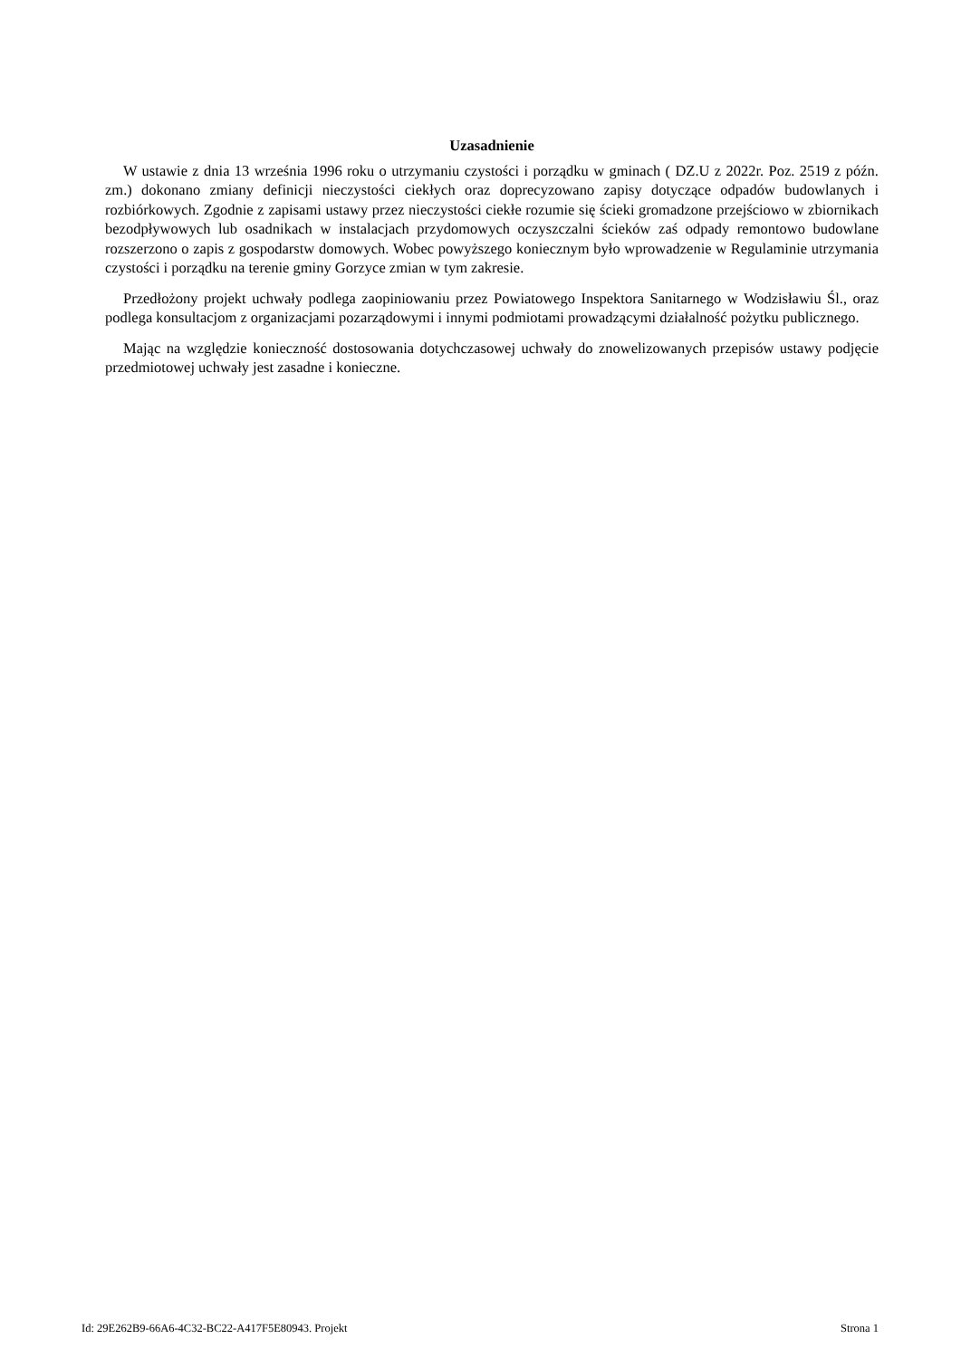Uzasadnienie
W ustawie z dnia 13 września 1996 roku o utrzymaniu czystości i porządku w gminach ( DZ.U z 2022r. Poz. 2519 z późn. zm.) dokonano zmiany definicji nieczystości ciekłych oraz doprecyzowano zapisy dotyczące odpadów budowlanych i rozbiórkowych. Zgodnie z zapisami ustawy przez nieczystości ciekłe rozumie się ścieki gromadzone przejściowo w zbiornikach bezodpływowych lub osadnikach w instalacjach przydomowych oczyszczalni ścieków zaś odpady remontowo budowlane rozszerzono o zapis z gospodarstw domowych. Wobec powyższego koniecznym było wprowadzenie w Regulaminie utrzymania czystości i porządku na terenie gminy Gorzyce zmian w tym zakresie.
Przedłożony projekt uchwały podlega zaopiniowaniu przez Powiatowego Inspektora Sanitarnego w Wodzisławiu Śl., oraz podlega konsultacjom z organizacjami pozarządowymi i innymi podmiotami prowadzącymi działalność pożytku publicznego.
Mając na względzie konieczność dostosowania dotychczasowej uchwały do znowelizowanych przepisów ustawy podjęcie przedmiotowej uchwały jest zasadne i konieczne.
Id: 29E262B9-66A6-4C32-BC22-A417F5E80943. Projekt Strona 1